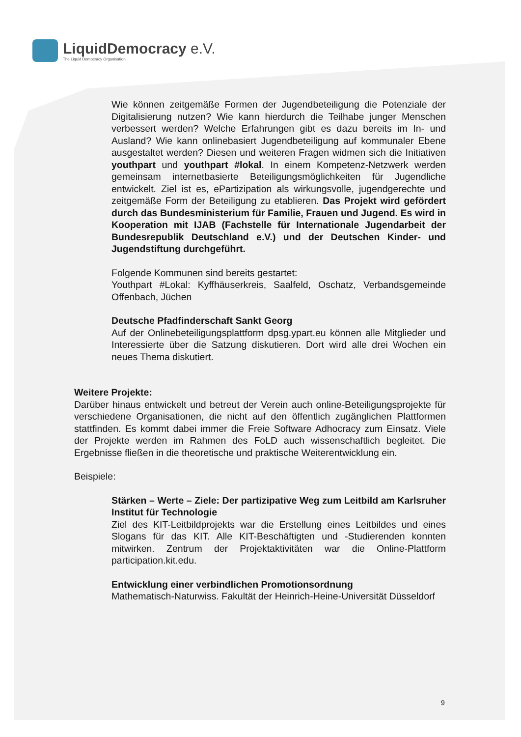LiquidDemocracy e.V.
The Liquid Democracy Organisation
Wie können zeitgemäße Formen der Jugendbeteiligung die Potenziale der Digitalisierung nutzen? Wie kann hierdurch die Teilhabe junger Menschen verbessert werden? Welche Erfahrungen gibt es dazu bereits im In- und Ausland? Wie kann onlinebasiert Jugendbeteiligung auf kommunaler Ebene ausgestaltet werden? Diesen und weiteren Fragen widmen sich die Initiativen youthpart und youthpart #lokal. In einem Kompetenz-Netzwerk werden gemeinsam internetbasierte Beteiligungsmöglichkeiten für Jugendliche entwickelt. Ziel ist es, ePartizipation als wirkungsvolle, jugendgerechte und zeitgemäße Form der Beteiligung zu etablieren. Das Projekt wird gefördert durch das Bundesministerium für Familie, Frauen und Jugend. Es wird in Kooperation mit IJAB (Fachstelle für Internationale Jugendarbeit der Bundesrepublik Deutschland e.V.) und der Deutschen Kinder- und Jugendstiftung durchgeführt.
Folgende Kommunen sind bereits gestartet:
Youthpart #Lokal: Kyffhäuserkreis, Saalfeld, Oschatz, Verbandsgemeinde Offenbach, Jüchen
Deutsche Pfadfinderschaft Sankt Georg
Auf der Onlinebeteiligungsplattform dpsg.ypart.eu können alle Mitglieder und Interessierte über die Satzung diskutieren. Dort wird alle drei Wochen ein neues Thema diskutiert.
Weitere Projekte:
Darüber hinaus entwickelt und betreut der Verein auch online-Beteiligungsprojekte für verschiedene Organisationen, die nicht auf den öffentlich zugänglichen Plattformen stattfinden. Es kommt dabei immer die Freie Software Adhocracy zum Einsatz. Viele der Projekte werden im Rahmen des FoLD auch wissenschaftlich begleitet. Die Ergebnisse fließen in die theoretische und praktische Weiterentwicklung ein.
Beispiele:
Stärken – Werte – Ziele: Der partizipative Weg zum Leitbild am Karlsruher Institut für Technologie
Ziel des KIT-Leitbildprojekts war die Erstellung eines Leitbildes und eines Slogans für das KIT. Alle KIT-Beschäftigten und -Studierenden konnten mitwirken. Zentrum der Projektaktivitäten war die Online-Plattform participation.kit.edu.
Entwicklung einer verbindlichen Promotionsordnung
Mathematisch-Naturwiss. Fakultät der Heinrich-Heine-Universität Düsseldorf
9